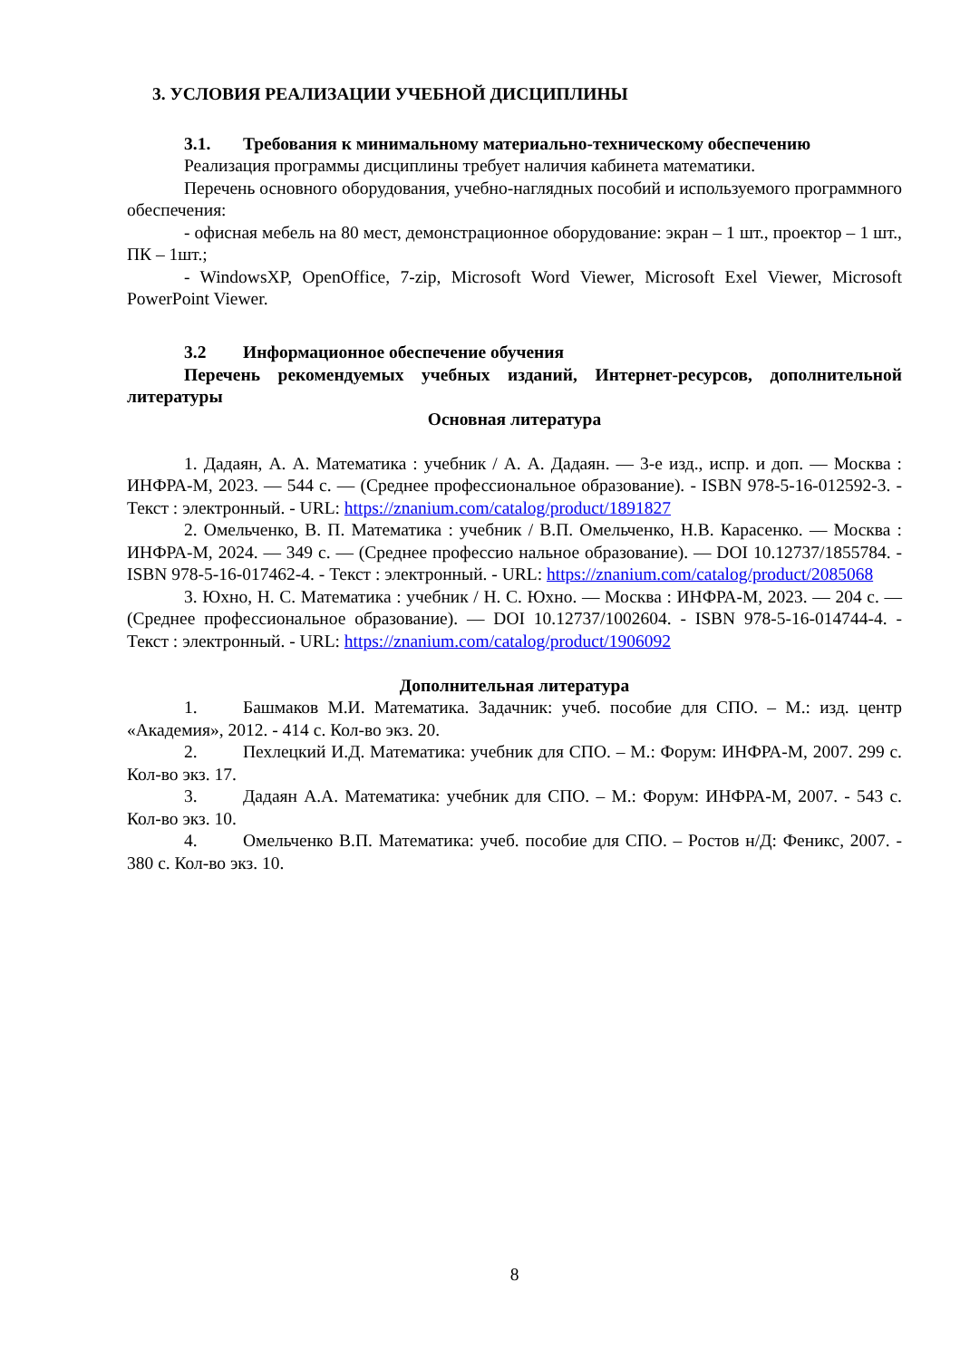3. УСЛОВИЯ РЕАЛИЗАЦИИ УЧЕБНОЙ ДИСЦИПЛИНЫ
3.1. Требования к минимальному материально-техническому обеспечению
Реализация программы дисциплины требует наличия кабинета математики.
Перечень основного оборудования, учебно-наглядных пособий и используемого программного обеспечения:
- офисная мебель на 80 мест, демонстрационное оборудование: экран – 1 шт., проектор – 1 шт., ПК – 1шт.;
- WindowsXP, OpenOffice, 7-zip, Microsoft Word Viewer, Microsoft Exel Viewer, Microsoft PowerPoint Viewer.
3.2 Информационное обеспечение обучения
Перечень рекомендуемых учебных изданий, Интернет-ресурсов, дополнительной литературы
Основная литература
1. Дадаян, А. А. Математика : учебник / А. А. Дадаян. — 3-е изд., испр. и доп. — Москва : ИНФРА-М, 2023. — 544 с. — (Среднее профессиональное образование). - ISBN 978-5-16-012592-3. - Текст : электронный. - URL: https://znanium.com/catalog/product/1891827
2. Омельченко, В. П. Математика : учебник / В.П. Омельченко, Н.В. Карасенко. — Москва : ИНФРА-М, 2024. — 349 с. — (Среднее профессио нальное образование). — DOI 10.12737/1855784. - ISBN 978-5-16-017462-4. - Текст : электронный. - URL: https://znanium.com/catalog/product/2085068
3. Юхно, Н. С. Математика : учебник / Н. С. Юхно. — Москва : ИНФРА-М, 2023. — 204 с. — (Среднее профессиональное образование). — DOI 10.12737/1002604. - ISBN 978-5-16-014744-4. - Текст : электронный. - URL: https://znanium.com/catalog/product/1906092
Дополнительная литература
1. Башмаков М.И. Математика. Задачник: учеб. пособие для СПО. – М.: изд. центр «Академия», 2012. - 414 с. Кол-во экз. 20.
2. Пехлецкий И.Д. Математика: учебник для СПО. – М.: Форум: ИНФРА-М, 2007. 299 с. Кол-во экз. 17.
3. Дадаян А.А. Математика: учебник для СПО. – М.: Форум: ИНФРА-М, 2007. - 543 с. Кол-во экз. 10.
4. Омельченко В.П. Математика: учеб. пособие для СПО. – Ростов н/Д: Феникс, 2007. - 380 с. Кол-во экз. 10.
8